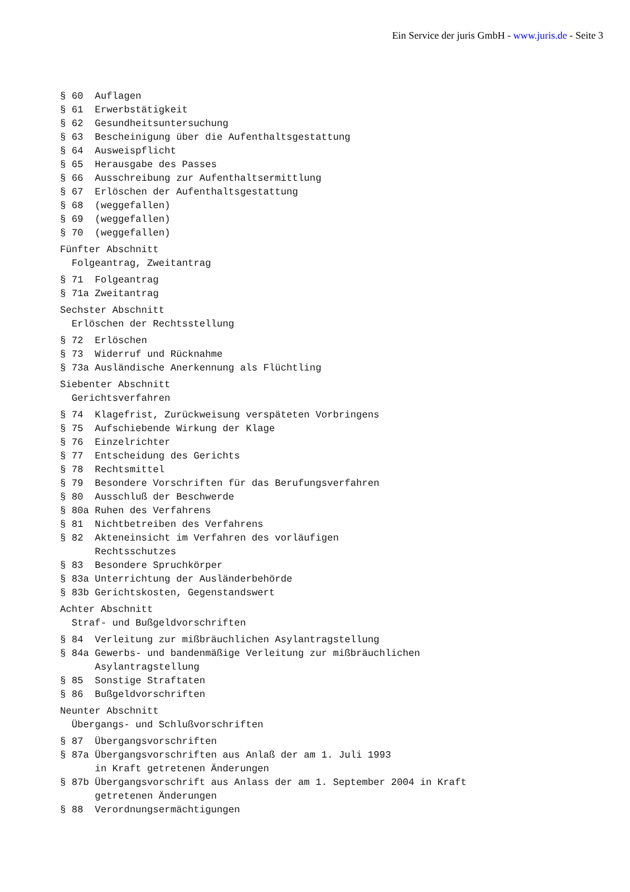Ein Service der juris GmbH - www.juris.de - Seite 3
§ 60  Auflagen
§ 61  Erwerbstätigkeit
§ 62  Gesundheitsuntersuchung
§ 63  Bescheinigung über die Aufenthaltsgestattung
§ 64  Ausweispflicht
§ 65  Herausgabe des Passes
§ 66  Ausschreibung zur Aufenthaltsermittlung
§ 67  Erlöschen der Aufenthaltsgestattung
§ 68  (weggefallen)
§ 69  (weggefallen)
§ 70  (weggefallen)
Fünfter Abschnitt
  Folgeantrag, Zweitantrag
§ 71  Folgeantrag
§ 71a Zweitantrag
Sechster Abschnitt
  Erlöschen der Rechtsstellung
§ 72  Erlöschen
§ 73  Widerruf und Rücknahme
§ 73a Ausländische Anerkennung als Flüchtling
Siebenter Abschnitt
  Gerichtsverfahren
§ 74  Klagefrist, Zurückweisung verspäteten Vorbringens
§ 75  Aufschiebende Wirkung der Klage
§ 76  Einzelrichter
§ 77  Entscheidung des Gerichts
§ 78  Rechtsmittel
§ 79  Besondere Vorschriften für das Berufungsverfahren
§ 80  Ausschluß der Beschwerde
§ 80a Ruhen des Verfahrens
§ 81  Nichtbetreiben des Verfahrens
§ 82  Akteneinsicht im Verfahren des vorläufigen
      Rechtsschutzes
§ 83  Besondere Spruchkörper
§ 83a Unterrichtung der Ausländerbehörde
§ 83b Gerichtskosten, Gegenstandswert
Achter Abschnitt
  Straf- und Bußgeldvorschriften
§ 84  Verleitung zur mißbräuchlichen Asylantragstellung
§ 84a Gewerbs- und bandenmäßige Verleitung zur mißbräuchlichen
      Asylantragstellung
§ 85  Sonstige Straftaten
§ 86  Bußgeldvorschriften
Neunter Abschnitt
  Übergangs- und Schlußvorschriften
§ 87  Übergangsvorschriften
§ 87a Übergangsvorschriften aus Anlaß der am 1. Juli 1993
      in Kraft getretenen Änderungen
§ 87b Übergangsvorschrift aus Anlass der am 1. September 2004 in Kraft
      getretenen Änderungen
§ 88  Verordnungsermächtigungen